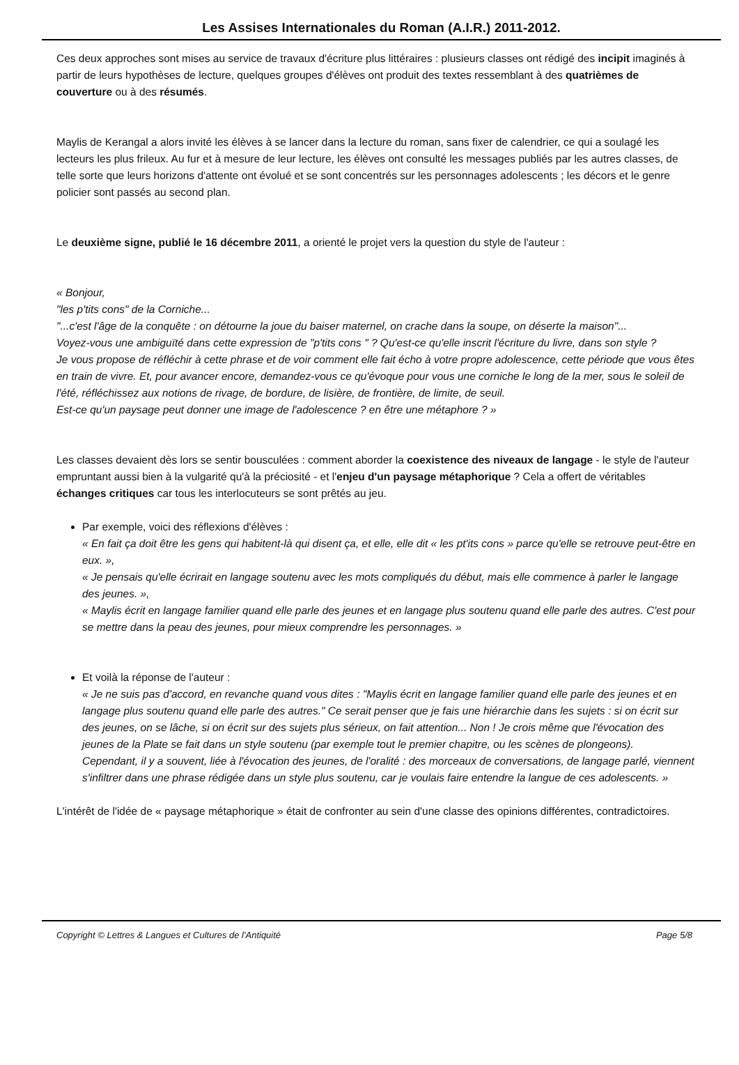Les Assises Internationales du Roman (A.I.R.) 2011-2012.
Ces deux approches sont mises au service de travaux d'écriture plus littéraires : plusieurs classes ont rédigé des incipit imaginés à partir de leurs hypothèses de lecture, quelques groupes d'élèves ont produit des textes ressemblant à des quatrièmes de couverture ou à des résumés.
Maylis de Kerangal a alors invité les élèves à se lancer dans la lecture du roman, sans fixer de calendrier, ce qui a soulagé les lecteurs les plus frileux. Au fur et à mesure de leur lecture, les élèves ont consulté les messages publiés par les autres classes, de telle sorte que leurs horizons d'attente ont évolué et se sont concentrés sur les personnages adolescents ; les décors et le genre policier sont passés au second plan.
Le deuxième signe, publié le 16 décembre 2011, a orienté le projet vers la question du style de l'auteur :
« Bonjour,
"les p'tits cons" de la Corniche...
"...c'est l'âge de la conquête : on détourne la joue du baiser maternel, on crache dans la soupe, on déserte la maison"...
Voyez-vous une ambiguïté dans cette expression de "p'tits cons " ? Qu'est-ce qu'elle inscrit l'écriture du livre, dans son style ?
Je vous propose de réfléchir à cette phrase et de voir comment elle fait écho à votre propre adolescence, cette période que vous êtes en train de vivre. Et, pour avancer encore, demandez-vous ce qu'évoque pour vous une corniche le long de la mer, sous le soleil de l'été, réfléchissez aux notions de rivage, de bordure, de lisière, de frontière, de limite, de seuil.
Est-ce qu'un paysage peut donner une image de l'adolescence ? en être une métaphore ? »
Les classes devaient dès lors se sentir bousculées : comment aborder la coexistence des niveaux de langage - le style de l'auteur empruntant aussi bien à la vulgarité qu'à la préciosité - et l'enjeu d'un paysage métaphorique ? Cela a offert de véritables échanges critiques car tous les interlocuteurs se sont prêtés au jeu.
Par exemple, voici des réflexions d'élèves :
« En fait ça doit être les gens qui habitent-là qui disent ça, et elle, elle dit « les pt'its cons » parce qu'elle se retrouve peut-être en eux. »,
« Je pensais qu'elle écrirait en langage soutenu avec les mots compliqués du début, mais elle commence à parler le langage des jeunes. »,
« Maylis écrit en langage familier quand elle parle des jeunes et en langage plus soutenu quand elle parle des autres. C'est pour se mettre dans la peau des jeunes, pour mieux comprendre les personnages. »
Et voilà la réponse de l'auteur :
« Je ne suis pas d'accord, en revanche quand vous dites : "Maylis écrit en langage familier quand elle parle des jeunes et en langage plus soutenu quand elle parle des autres." Ce serait penser que je fais une hiérarchie dans les sujets : si on écrit sur des jeunes, on se lâche, si on écrit sur des sujets plus sérieux, on fait attention... Non ! Je crois même que l'évocation des jeunes de la Plate se fait dans un style soutenu (par exemple tout le premier chapitre, ou les scènes de plongeons).
Cependant, il y a souvent, liée à l'évocation des jeunes, de l'oralité : des morceaux de conversations, de langage parlé, viennent s'infiltrer dans une phrase rédigée dans un style plus soutenu, car je voulais faire entendre la langue de ces adolescents. »
L'intérêt de l'idée de « paysage métaphorique » était de confronter au sein d'une classe des opinions différentes, contradictoires.
Copyright © Lettres & Langues et Cultures de l'Antiquité Page 5/8